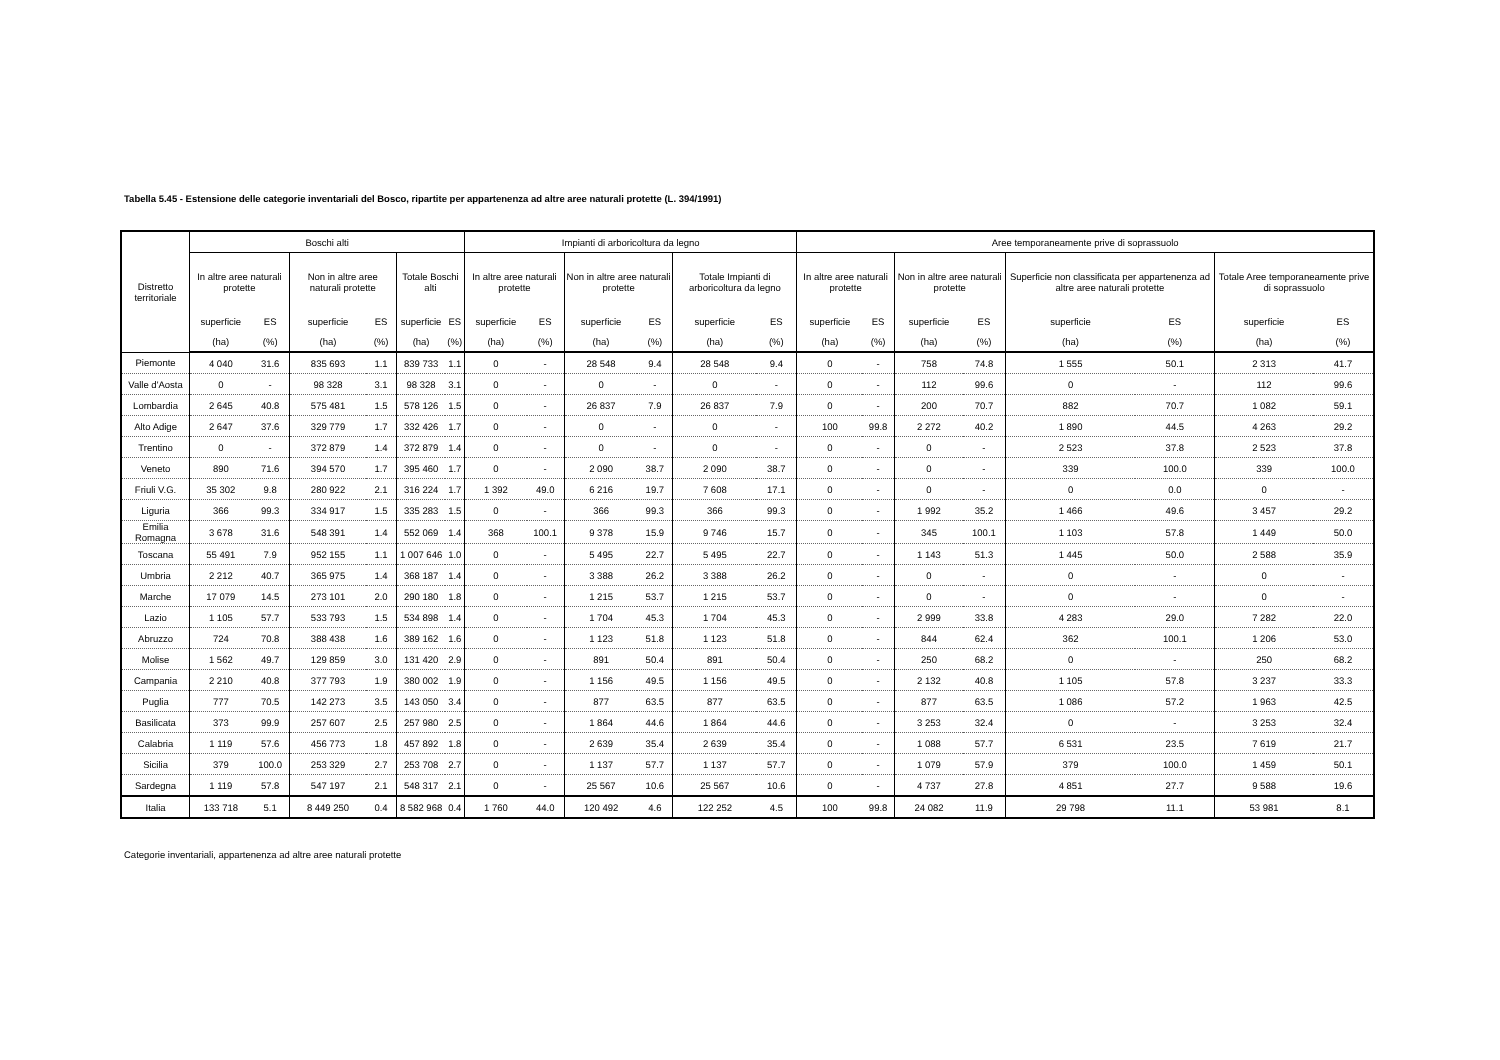Tabella 5.45 - Estensione delle categorie inventariali del Bosco, ripartite per appartenenza ad altre aree naturali protette (L. 394/1991)
| Distretto territoriale | Boschi alti | | | | | | Impianti di arboricoltura da legno | | | | | | Aree temporaneamente prive di soprassuolo | | | | | | | |
| --- | --- | --- | --- | --- | --- | --- | --- | --- | --- | --- | --- | --- | --- | --- | --- | --- | --- | --- | --- | --- |
| | In altre aree naturali protette | | Non in altre aree naturali protette | | Totale Boschi alti | | In altre aree naturali protette | | Non in altre aree naturali protette | | Totale Impianti di arboricoltura da legno | | In altre aree naturali protette | | Non in altre aree naturali protette | | Superficie non classificata per appartenenza ad altre aree naturali protette | | Totale Aree temporaneamente prive di soprassuolo | |
| | superficie | ES | superficie | ES | superficie | ES | superficie | ES | superficie | ES | superficie | ES | superficie | ES | superficie | ES | superficie | ES | superficie | ES |
| | (ha) | (%) | (ha) | (%) | (ha) | (%) | (ha) | (%) | (ha) | (%) | (ha) | (%) | (ha) | (%) | (ha) | (%) | (ha) | (%) | (ha) | (%) |
| Piemonte | 4 040 | 31.6 | 835 693 | 1.1 | 839 733 | 1.1 | 0 | - | 28 548 | 9.4 | 28 548 | 9.4 | 0 | - | 758 | 74.8 | 1 555 | 50.1 | 2 313 | 41.7 |
| Valle d'Aosta | 0 | - | 98 328 | 3.1 | 98 328 | 3.1 | 0 | - | 0 | - | 0 | - | 0 | - | 112 | 99.6 | 0 | - | 112 | 99.6 |
| Lombardia | 2 645 | 40.8 | 575 481 | 1.5 | 578 126 | 1.5 | 0 | - | 26 837 | 7.9 | 26 837 | 7.9 | 0 | - | 200 | 70.7 | 882 | 70.7 | 1 082 | 59.1 |
| Alto Adige | 2 647 | 37.6 | 329 779 | 1.7 | 332 426 | 1.7 | 0 | - | 0 | - | 0 | - | 100 | 99.8 | 2 272 | 40.2 | 1 890 | 44.5 | 4 263 | 29.2 |
| Trentino | 0 | - | 372 879 | 1.4 | 372 879 | 1.4 | 0 | - | 0 | - | 0 | - | 0 | - | 0 | - | 2 523 | 37.8 | 2 523 | 37.8 |
| Veneto | 890 | 71.6 | 394 570 | 1.7 | 395 460 | 1.7 | 0 | - | 2 090 | 38.7 | 2 090 | 38.7 | 0 | - | 0 | - | 339 | 100.0 | 339 | 100.0 |
| Friuli V.G. | 35 302 | 9.8 | 280 922 | 2.1 | 316 224 | 1.7 | 1 392 | 49.0 | 6 216 | 19.7 | 7 608 | 17.1 | 0 | - | 0 | - | 0 | 0.0 | 0 | - |
| Liguria | 366 | 99.3 | 334 917 | 1.5 | 335 283 | 1.5 | 0 | - | 366 | 99.3 | 366 | 99.3 | 0 | - | 1 992 | 35.2 | 1 466 | 49.6 | 3 457 | 29.2 |
| Emilia Romagna | 3 678 | 31.6 | 548 391 | 1.4 | 552 069 | 1.4 | 368 | 100.1 | 9 378 | 15.9 | 9 746 | 15.7 | 0 | - | 345 | 100.1 | 1 103 | 57.8 | 1 449 | 50.0 |
| Toscana | 55 491 | 7.9 | 952 155 | 1.1 | 1 007 646 | 1.0 | 0 | - | 5 495 | 22.7 | 5 495 | 22.7 | 0 | - | 1 143 | 51.3 | 1 445 | 50.0 | 2 588 | 35.9 |
| Umbria | 2 212 | 40.7 | 365 975 | 1.4 | 368 187 | 1.4 | 0 | - | 3 388 | 26.2 | 3 388 | 26.2 | 0 | - | 0 | - | 0 | - | 0 | - |
| Marche | 17 079 | 14.5 | 273 101 | 2.0 | 290 180 | 1.8 | 0 | - | 1 215 | 53.7 | 1 215 | 53.7 | 0 | - | 0 | - | 0 | - | 0 | - |
| Lazio | 1 105 | 57.7 | 533 793 | 1.5 | 534 898 | 1.4 | 0 | - | 1 704 | 45.3 | 1 704 | 45.3 | 0 | - | 2 999 | 33.8 | 4 283 | 29.0 | 7 282 | 22.0 |
| Abruzzo | 724 | 70.8 | 388 438 | 1.6 | 389 162 | 1.6 | 0 | - | 1 123 | 51.8 | 1 123 | 51.8 | 0 | - | 844 | 62.4 | 362 | 100.1 | 1 206 | 53.0 |
| Molise | 1 562 | 49.7 | 129 859 | 3.0 | 131 420 | 2.9 | 0 | - | 891 | 50.4 | 891 | 50.4 | 0 | - | 250 | 68.2 | 0 | - | 250 | 68.2 |
| Campania | 2 210 | 40.8 | 377 793 | 1.9 | 380 002 | 1.9 | 0 | - | 1 156 | 49.5 | 1 156 | 49.5 | 0 | - | 2 132 | 40.8 | 1 105 | 57.8 | 3 237 | 33.3 |
| Puglia | 777 | 70.5 | 142 273 | 3.5 | 143 050 | 3.4 | 0 | - | 877 | 63.5 | 877 | 63.5 | 0 | - | 877 | 63.5 | 1 086 | 57.2 | 1 963 | 42.5 |
| Basilicata | 373 | 99.9 | 257 607 | 2.5 | 257 980 | 2.5 | 0 | - | 1 864 | 44.6 | 1 864 | 44.6 | 0 | - | 3 253 | 32.4 | 0 | - | 3 253 | 32.4 |
| Calabria | 1 119 | 57.6 | 456 773 | 1.8 | 457 892 | 1.8 | 0 | - | 2 639 | 35.4 | 2 639 | 35.4 | 0 | - | 1 088 | 57.7 | 6 531 | 23.5 | 7 619 | 21.7 |
| Sicilia | 379 | 100.0 | 253 329 | 2.7 | 253 708 | 2.7 | 0 | - | 1 137 | 57.7 | 1 137 | 57.7 | 0 | - | 1 079 | 57.9 | 379 | 100.0 | 1 459 | 50.1 |
| Sardegna | 1 119 | 57.8 | 547 197 | 2.1 | 548 317 | 2.1 | 0 | - | 25 567 | 10.6 | 25 567 | 10.6 | 0 | - | 4 737 | 27.8 | 4 851 | 27.7 | 9 588 | 19.6 |
| Italia | 133 718 | 5.1 | 8 449 250 | 0.4 | 8 582 968 | 0.4 | 1 760 | 44.0 | 120 492 | 4.6 | 122 252 | 4.5 | 100 | 99.8 | 24 082 | 11.9 | 29 798 | 11.1 | 53 981 | 8.1 |
Categorie inventariali, appartenenza ad altre aree naturali protette